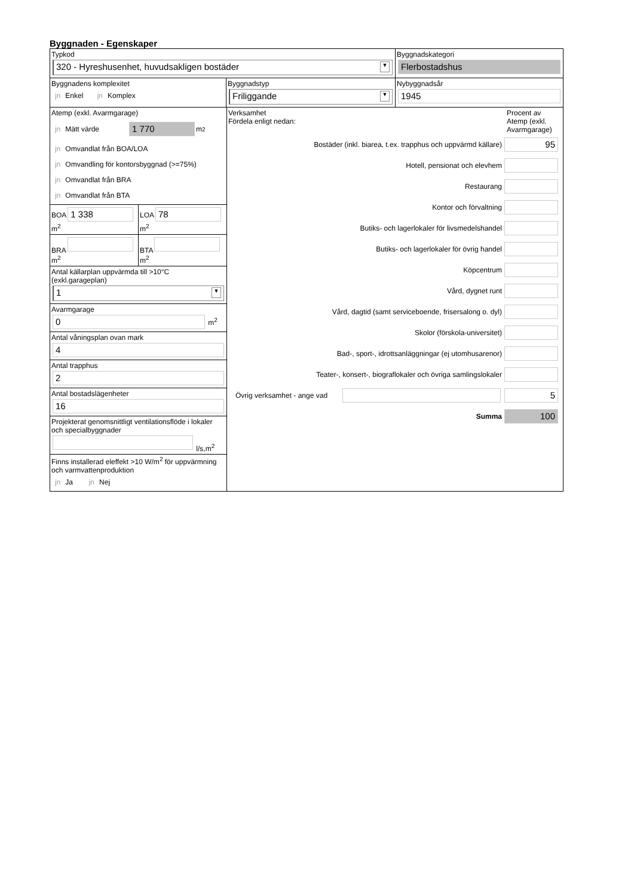Byggnaden - Egenskaper
Typkod
320 - Hyreshusenhet, huvudsakligen bostäder ▼
Byggnadskategori
Flerbostadshus
Byggnadens komplexitet
jn Enkel jn Komplex
Byggnadstyp
Friliggande ▼
Nybyggnadsår
1945
Atemp (exkl. Avarmgarage)
jn Mätt värde 1 770 m<sup>2</sup>
jn Omvandlat från BOA/LOA
jn Omvandling för kontorsbyggnad (>=75%)
jn Omvandlat från BRA
jn Omvandlat från BTA
BOA
1 338
m<sup>2</sup>
LOA
78
m<sup>2</sup>
BRA
m<sup>2</sup>
BTA
m<sup>2</sup>
Antal källarplan uppvärmda till >10°C
(exkl.garageplan)
1 ▼
Avarmgarage
0
m<sup>2</sup>
Antal våningsplan ovan mark
4
Antal trapphus
2
Antal bostadslägenheter
16
Projekterat genomsnittligt ventilationsflöde i lokaler och specialbyggnader
l/s,m<sup>2</sup>
Finns installerad eleffekt >10 W/m<sup>2</sup> för uppvärmning och varmvattenproduktion
jn Ja jn Nej
Verksamhet
Fördela enligt nedan:
Procent av Atemp (exkl. Avarmgarage)
Bostäder (inkl. biarea, t.ex. trapphus och uppvärmd källare)
95
Hotell, pensionat och elevhem
Restaurang
Kontor och förvaltning
Butiks- och lagerlokaler för livsmedelshandel
Butiks- och lagerlokaler för övrig handel
Köpcentrum
Vård, dygnet runt
Vård, dagtid (samt serviceboende, frisersalong o. dyl)
Skolor (förskola-universitet)
Bad-, sport-, idrottsanläggningar (ej utomhusarenor)
Teater-, konsert-, biograflokaler och övriga samlingslokaler
Övrig verksamhet - ange vad
5
Summa
100